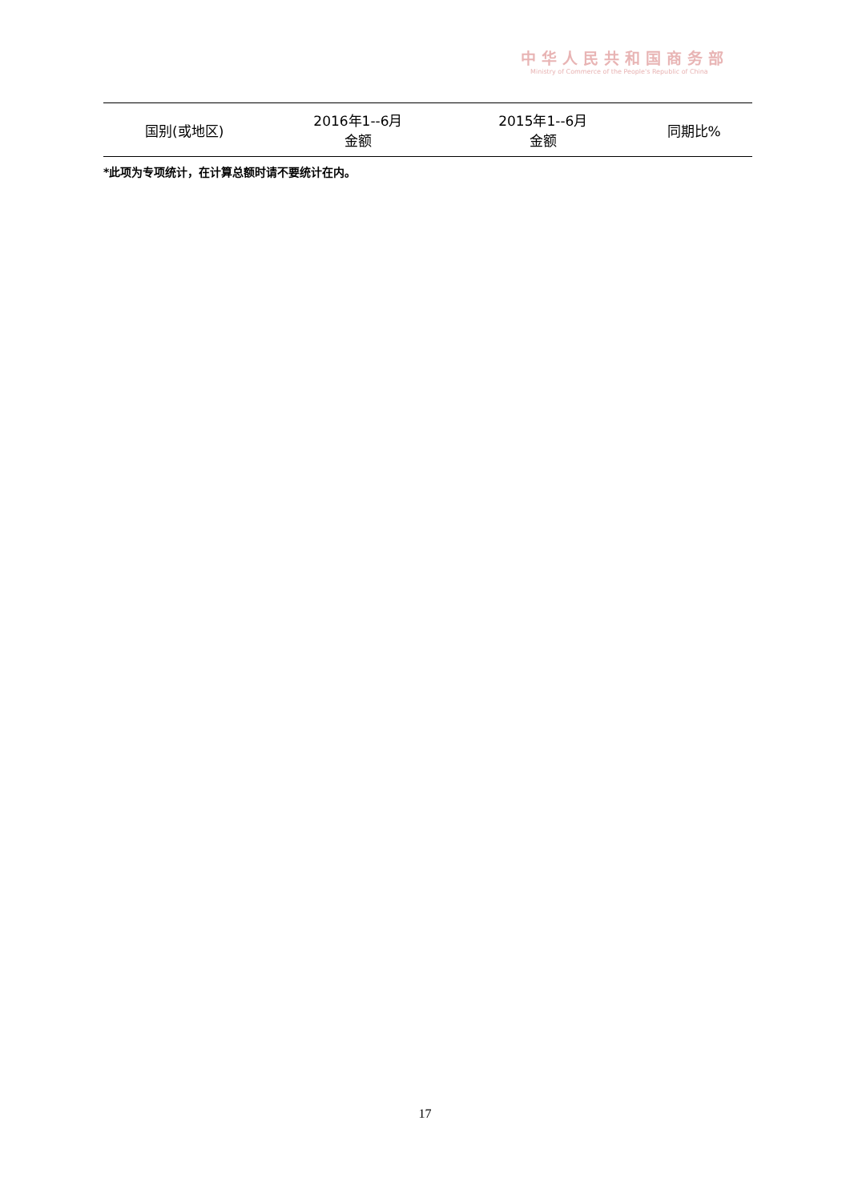中华人民共和国商务部
Ministry of Commerce of the People's Republic of China
| 国别(或地区) | 2016年1--6月 金额 | 2015年1--6月 金额 | 同期比% |
| --- | --- | --- | --- |
*此项为专项统计，在计算总额时请不要统计在内。
17